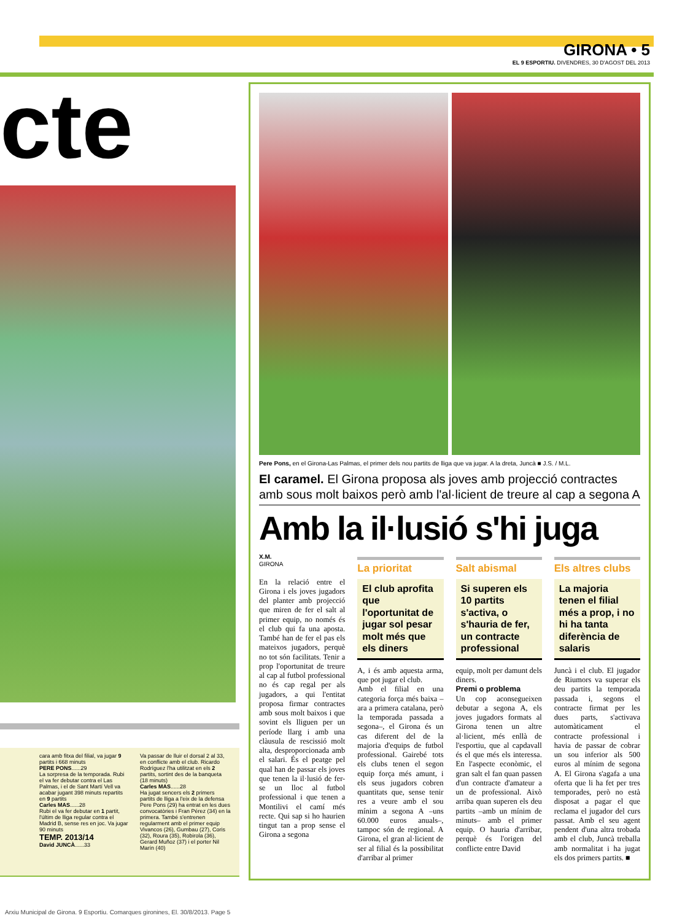GIRONA • 5
EL 9 ESPORTIU. DIVENDRES, 30 D'AGOST DEL 2013
cte
cara amb fitxa del filial, va jugar 9 partits i 668 minuts
PERE PONS......29
La sorpresa de la temporada. Rubi el va fer debutar contra el Las Palmas, i el de Sant Martí Vell va acabar jugant 398 minuts repartits en 9 partits
Carles MAS......28
Rubi el va fer debutar en 1 partit, l'últim de lliga regular contra el Madrid B, sense res en joc. Va jugar 90 minuts
TEMP. 2013/14
David JUNCÀ......33
Va passar de lluir el dorsal 2 al 33, en conflicte amb el club. Ricardo Rodríguez l'ha utilitzat en els 2 partits, sortint des de la banqueta (18 minuts)
Carles MAS......28
Ha jugat sencers els 2 primers partits de lliga a l'eix de la defensa
Pere Pons (29) ha entrat en les dues convocatòries i Fran Pérez (34) en la primera. També s'entrenen regularment amb el primer equip Vivancos (26), Gumbau (27), Coris (32), Roura (35), Robirola (36), Gerard Muñoz (37) i el porter Nil Marín (40)
Pere Pons, en el Girona-Las Palmas, el primer dels nou partits de lliga que va jugar. A la dreta, Juncà ■ J.S. / M.L.
El caramel. El Girona proposa als joves amb projecció contractes amb sous molt baixos però amb l'al·licient de treure al cap a segona A
Amb la il·lusió s'hi juga
X.M.
GIRONA
En la relació entre el Girona i els joves jugadors del planter amb projecció que miren de fer el salt al primer equip, no només és el club qui fa una aposta. També han de fer el pas els mateixos jugadors, perquè no tot són facilitats. Tenir a prop l'oportunitat de treure al cap al futbol professional no és cap regal per als jugadors, a qui l'entitat proposa firmar contractes amb sous molt baixos i que sovint els lliguen per un període llarg i amb una clàusula de rescissió molt alta, desproporcionada amb el salari. És el peatge pel qual han de passar els joves que tenen la il·lusió de fer-se un lloc al futbol professional i que tenen a Montilivi el camí més recte. Qui sap si ho haurien tingut tan a prop sense el Girona a segona
La prioritat
El club aprofita que l'oportunitat de jugar sol pesar molt més que els diners
A, i és amb aquesta arma, que pot jugar el club.
Amb el filial en una categoria força més baixa –ara a primera catalana, però la temporada passada a segona–, el Girona és un cas diferent del de la majoria d'equips de futbol professional. Gairebé tots els clubs tenen el segon equip força més amunt, i els seus jugadors cobren quantitats que, sense tenir res a veure amb el sou mínim a segona A –uns 60.000 euros anuals–, tampoc són de regional. A Girona, el gran al·licient de ser al filial és la possibilitat d'arribar al primer
Salt abismal
Si superen els 10 partits s'activa, o s'hauria de fer, un contracte professional
equip, molt per damunt dels diners.
Premi o problema
Un cop aconsegueixen debutar a segona A, els joves jugadors formats al Girona tenen un altre al·licient, més enllà de l'esportiu, que al capdavall és el que més els interessa. En l'aspecte econòmic, el gran salt el fan quan passen d'un contracte d'amateur a un de professional. Això arriba quan superen els deu partits –amb un mínim de minuts– amb el primer equip. O hauria d'arribar, perquè és l'origen del conflicte entre David
Els altres clubs
La majoria tenen el filial més a prop, i no hi ha tanta diferència de salaris
Juncà i el club. El jugador de Riumors va superar els deu partits la temporada passada i, segons el contracte firmat per les dues parts, s'activava automàticament el contracte professional i havia de passar de cobrar un sou inferior als 500 euros al mínim de segona A. El Girona s'agafa a una oferta que li ha fet per tres temporades, però no està disposat a pagar el que reclama el jugador del curs passat. Amb el seu agent pendent d'una altra trobada amb el club, Juncà treballa amb normalitat i ha jugat els dos primers partits. ■
Arxiu Municipal de Girona. 9 Esportiu. Comarques gironines, El. 30/8/2013. Page 5